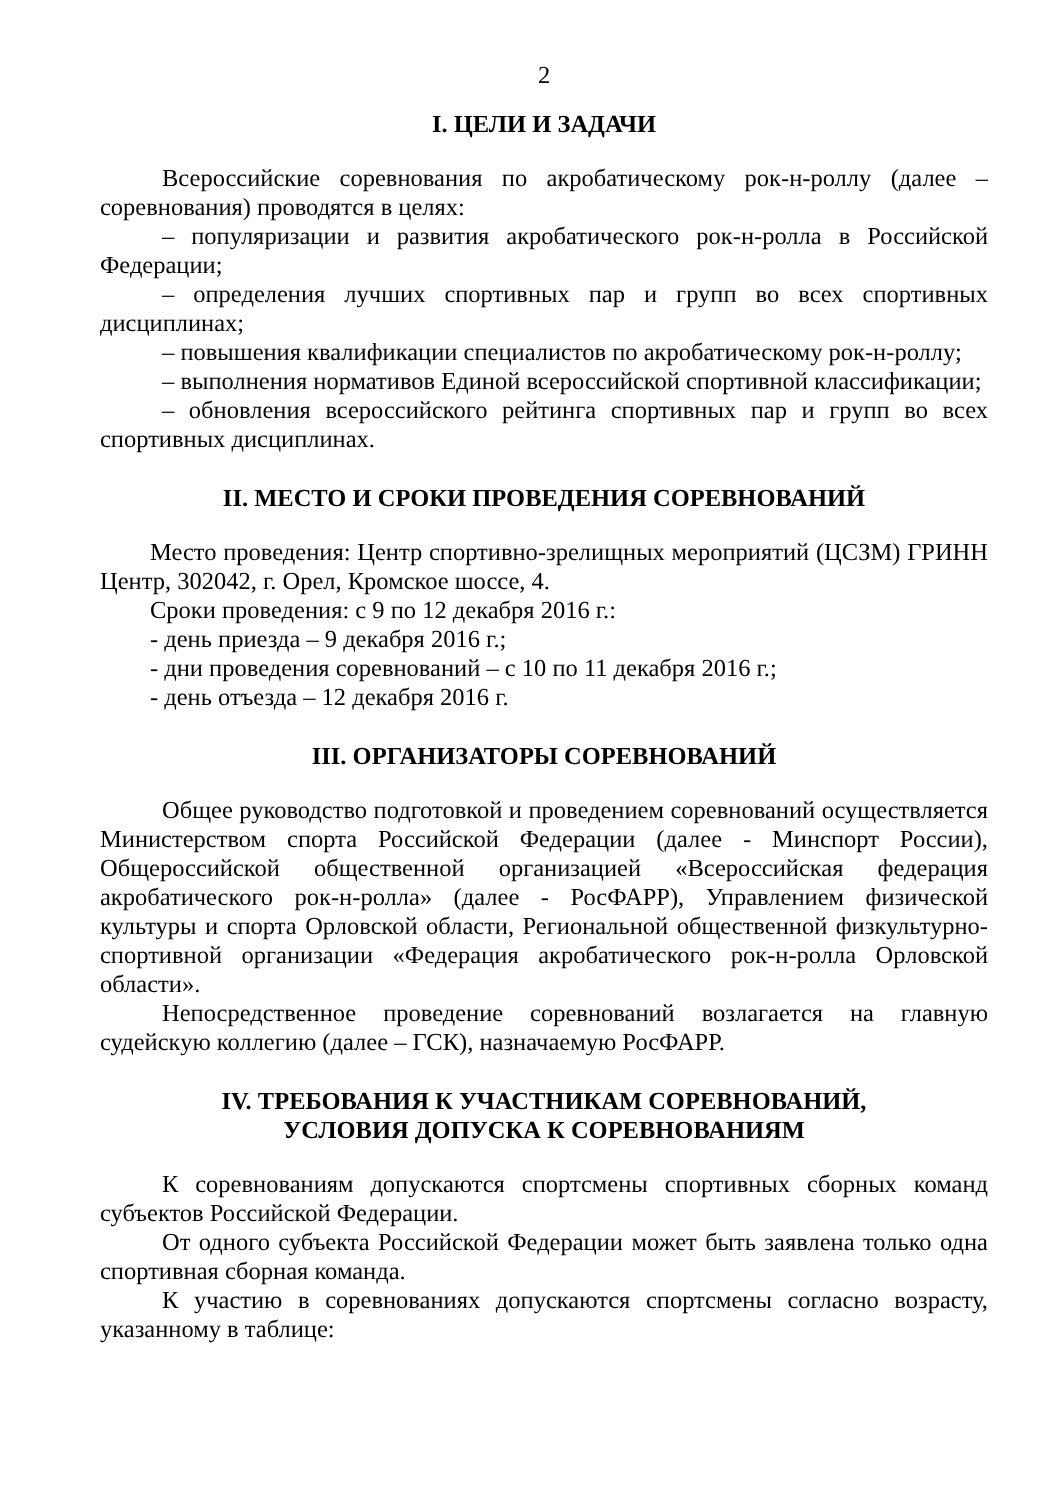2
I. ЦЕЛИ И ЗАДАЧИ
Всероссийские соревнования по акробатическому рок-н-роллу (далее – соревнования) проводятся в целях:
– популяризации и развития акробатического рок-н-ролла в Российской Федерации;
– определения лучших спортивных пар и групп во всех спортивных дисциплинах;
– повышения квалификации специалистов по акробатическому рок-н-роллу;
– выполнения нормативов Единой всероссийской спортивной классификации;
– обновления всероссийского рейтинга спортивных пар и групп во всех спортивных дисциплинах.
II. МЕСТО И СРОКИ ПРОВЕДЕНИЯ СОРЕВНОВАНИЙ
Место проведения: Центр спортивно-зрелищных мероприятий (ЦСЗМ) ГРИНН Центр, 302042, г. Орел, Кромское шоссе, 4.
Сроки проведения: с 9 по 12 декабря 2016 г.:
- день приезда – 9 декабря 2016 г.;
- дни проведения соревнований – с 10 по 11 декабря 2016 г.;
- день отъезда – 12 декабря 2016 г.
III. ОРГАНИЗАТОРЫ СОРЕВНОВАНИЙ
Общее руководство подготовкой и проведением соревнований осуществляется Министерством спорта Российской Федерации (далее - Минспорт России), Общероссийской общественной организацией «Всероссийская федерация акробатического рок-н-ролла» (далее - РосФАРР), Управлением физической культуры и спорта Орловской области, Региональной общественной физкультурно-спортивной организации «Федерация акробатического рок-н-ролла Орловской области».
Непосредственное проведение соревнований возлагается на главную судейскую коллегию (далее – ГСК), назначаемую РосФАРР.
IV. ТРЕБОВАНИЯ К УЧАСТНИКАМ СОРЕВНОВАНИЙ,
УСЛОВИЯ ДОПУСКА К СОРЕВНОВАНИЯМ
К соревнованиям допускаются спортсмены спортивных сборных команд субъектов Российской Федерации.
От одного субъекта Российской Федерации может быть заявлена только одна спортивная сборная команда.
К участию в соревнованиях допускаются спортсмены согласно возрасту, указанному в таблице: